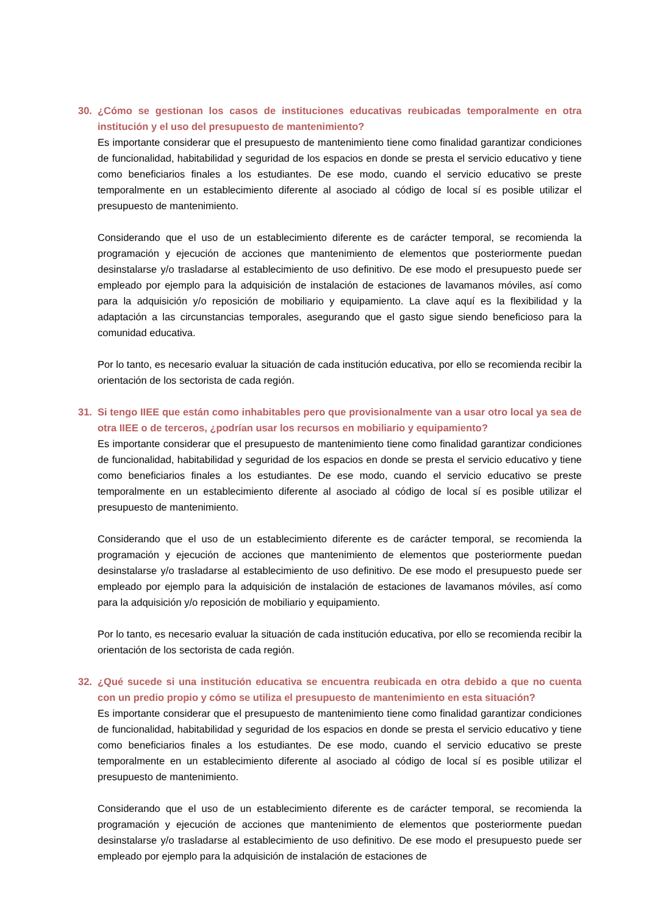30. ¿Cómo se gestionan los casos de instituciones educativas reubicadas temporalmente en otra institución y el uso del presupuesto de mantenimiento?
Es importante considerar que el presupuesto de mantenimiento tiene como finalidad garantizar condiciones de funcionalidad, habitabilidad y seguridad de los espacios en donde se presta el servicio educativo y tiene como beneficiarios finales a los estudiantes. De ese modo, cuando el servicio educativo se preste temporalmente en un establecimiento diferente al asociado al código de local sí es posible utilizar el presupuesto de mantenimiento.
Considerando que el uso de un establecimiento diferente es de carácter temporal, se recomienda la programación y ejecución de acciones que mantenimiento de elementos que posteriormente puedan desinstalarse y/o trasladarse al establecimiento de uso definitivo. De ese modo el presupuesto puede ser empleado por ejemplo para la adquisición de instalación de estaciones de lavamanos móviles, así como para la adquisición y/o reposición de mobiliario y equipamiento. La clave aquí es la flexibilidad y la adaptación a las circunstancias temporales, asegurando que el gasto sigue siendo beneficioso para la comunidad educativa.
Por lo tanto, es necesario evaluar la situación de cada institución educativa, por ello se recomienda recibir la orientación de los sectorista de cada región.
31. Si tengo IIEE que están como inhabitables pero que provisionalmente van a usar otro local ya sea de otra IIEE o de terceros, ¿podrían usar los recursos en mobiliario y equipamiento?
Es importante considerar que el presupuesto de mantenimiento tiene como finalidad garantizar condiciones de funcionalidad, habitabilidad y seguridad de los espacios en donde se presta el servicio educativo y tiene como beneficiarios finales a los estudiantes. De ese modo, cuando el servicio educativo se preste temporalmente en un establecimiento diferente al asociado al código de local sí es posible utilizar el presupuesto de mantenimiento.
Considerando que el uso de un establecimiento diferente es de carácter temporal, se recomienda la programación y ejecución de acciones que mantenimiento de elementos que posteriormente puedan desinstalarse y/o trasladarse al establecimiento de uso definitivo. De ese modo el presupuesto puede ser empleado por ejemplo para la adquisición de instalación de estaciones de lavamanos móviles, así como para la adquisición y/o reposición de mobiliario y equipamiento.
Por lo tanto, es necesario evaluar la situación de cada institución educativa, por ello se recomienda recibir la orientación de los sectorista de cada región.
32. ¿Qué sucede si una institución educativa se encuentra reubicada en otra debido a que no cuenta con un predio propio y cómo se utiliza el presupuesto de mantenimiento en esta situación?
Es importante considerar que el presupuesto de mantenimiento tiene como finalidad garantizar condiciones de funcionalidad, habitabilidad y seguridad de los espacios en donde se presta el servicio educativo y tiene como beneficiarios finales a los estudiantes. De ese modo, cuando el servicio educativo se preste temporalmente en un establecimiento diferente al asociado al código de local sí es posible utilizar el presupuesto de mantenimiento.
Considerando que el uso de un establecimiento diferente es de carácter temporal, se recomienda la programación y ejecución de acciones que mantenimiento de elementos que posteriormente puedan desinstalarse y/o trasladarse al establecimiento de uso definitivo. De ese modo el presupuesto puede ser empleado por ejemplo para la adquisición de instalación de estaciones de